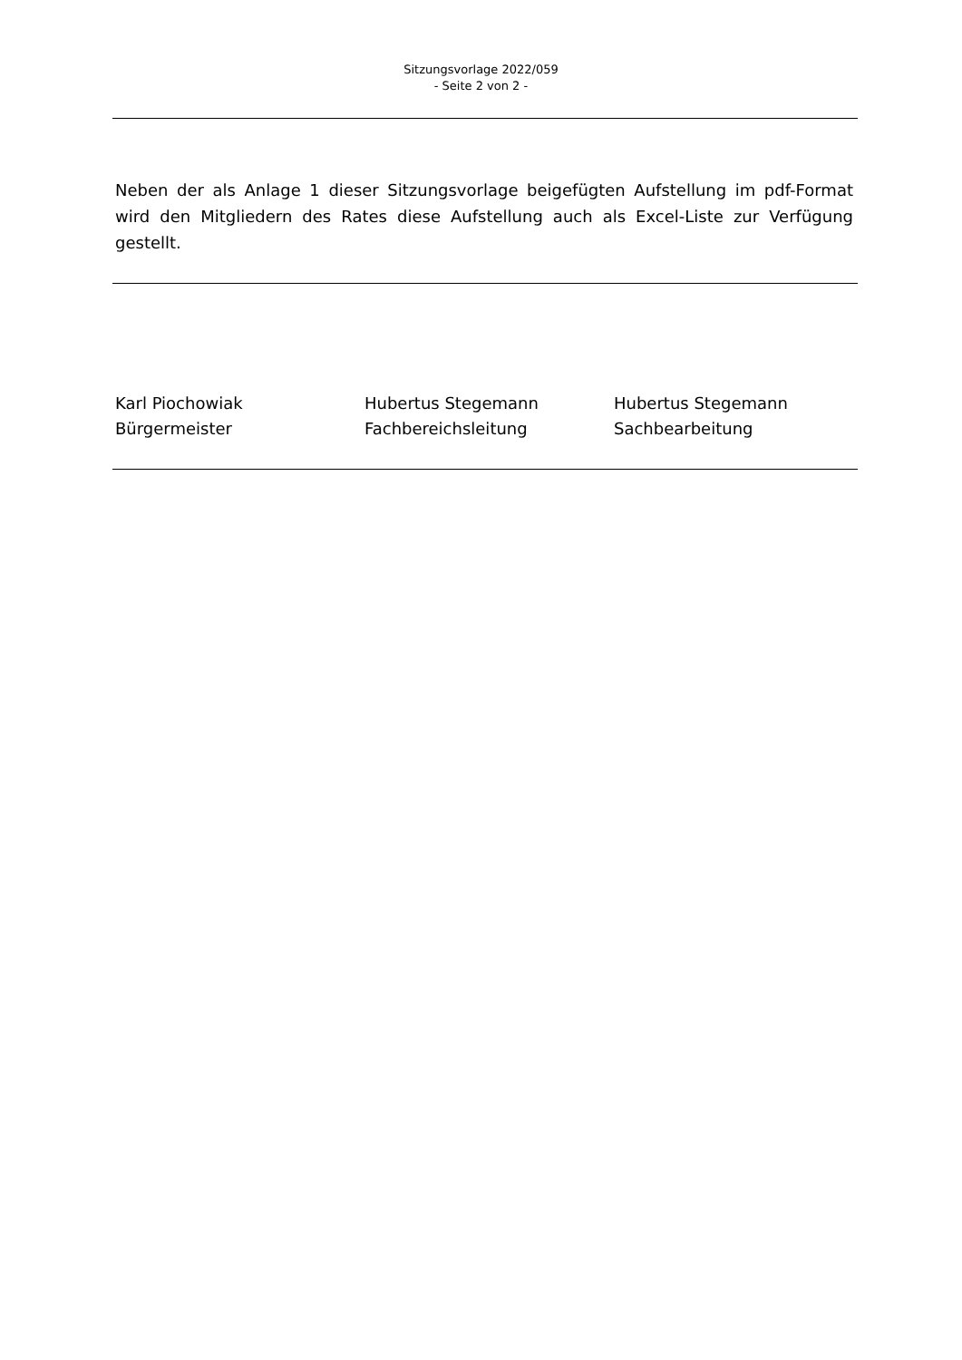Sitzungsvorlage 2022/059
- Seite 2 von 2 -
Neben der als Anlage 1 dieser Sitzungsvorlage beigefügten Aufstellung im pdf-Format wird den Mitgliedern des Rates diese Aufstellung auch als Excel-Liste zur Verfügung gestellt.
Karl Piochowiak
Bürgermeister
Hubertus Stegemann
Fachbereichsleitung
Hubertus Stegemann
Sachbearbeitung